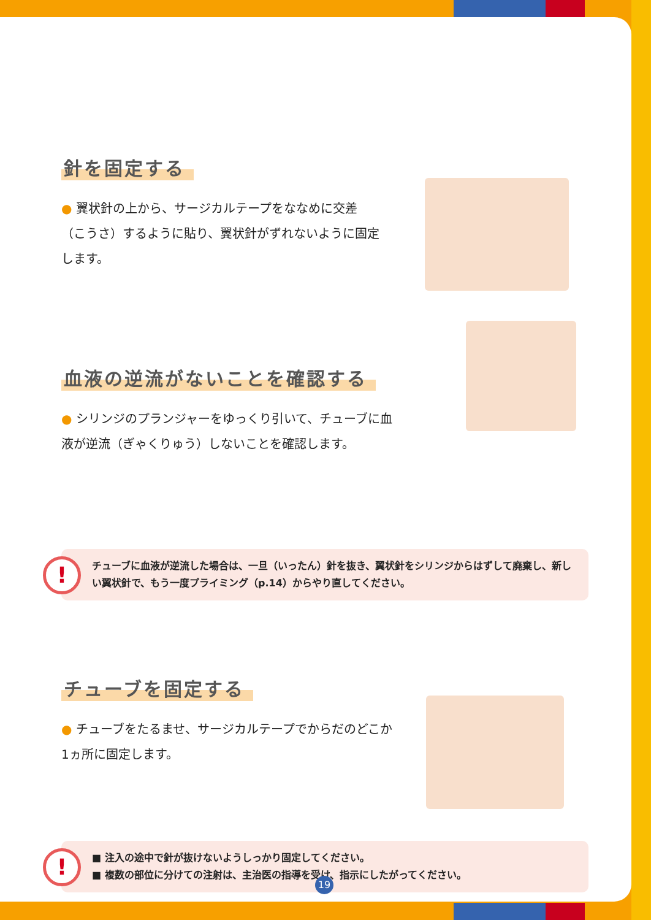針を固定する
● 翼状針の上から、サージカルテープをななめに交差（こうさ）するように貼り、翼状針がずれないように固定します。
血液の逆流がないことを確認する
● シリンジのプランジャーをゆっくり引いて、チューブに血液が逆流（ぎゃくりゅう）しないことを確認します。
!
チューブに血液が逆流した場合は、一旦（いったん）針を抜き、翼状針をシリンジからはずして廃棄し、新しい翼状針で、もう一度プライミング（p.14）からやり直してください。
チューブを固定する
● チューブをたるませ、サージカルテープでからだのどこか1ヵ所に固定します。
!
■ 注入の途中で針が抜けないようしっかり固定してください。
■ 複数の部位に分けての注射は、主治医の指導を受け、指示にしたがってください。
19